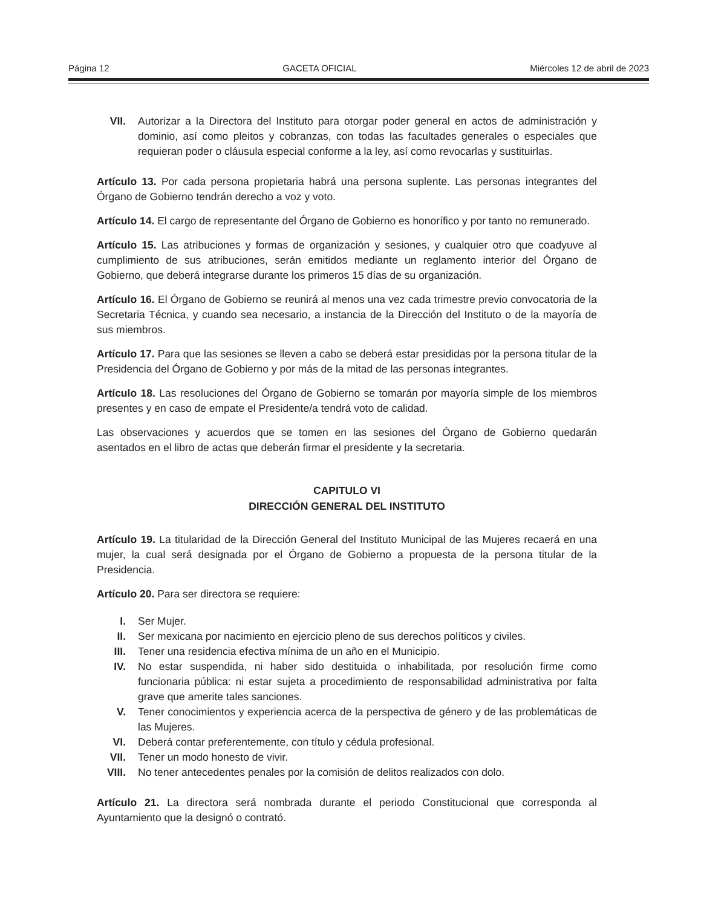Página 12 GACETA OFICIAL Miércoles 12 de abril de 2023
VII. Autorizar a la Directora del Instituto para otorgar poder general en actos de administración y dominio, así como pleitos y cobranzas, con todas las facultades generales o especiales que requieran poder o cláusula especial conforme a la ley, así como revocarlas y sustituirlas.
Artículo 13. Por cada persona propietaria habrá una persona suplente. Las personas integrantes del Órgano de Gobierno tendrán derecho a voz y voto.
Artículo 14. El cargo de representante del Órgano de Gobierno es honorífico y por tanto no remunerado.
Artículo 15. Las atribuciones y formas de organización y sesiones, y cualquier otro que coadyuve al cumplimiento de sus atribuciones, serán emitidos mediante un reglamento interior del Órgano de Gobierno, que deberá integrarse durante los primeros 15 días de su organización.
Artículo 16. El Órgano de Gobierno se reunirá al menos una vez cada trimestre previo convocatoria de la Secretaria Técnica, y cuando sea necesario, a instancia de la Dirección del Instituto o de la mayoría de sus miembros.
Artículo 17. Para que las sesiones se lleven a cabo se deberá estar presididas por la persona titular de la Presidencia del Órgano de Gobierno y por más de la mitad de las personas integrantes.
Artículo 18. Las resoluciones del Órgano de Gobierno se tomarán por mayoría simple de los miembros presentes y en caso de empate el Presidente/a tendrá voto de calidad.
Las observaciones y acuerdos que se tomen en las sesiones del Órgano de Gobierno quedarán asentados en el libro de actas que deberán firmar el presidente y la secretaria.
CAPITULO VI
DIRECCIÓN GENERAL DEL INSTITUTO
Artículo 19. La titularidad de la Dirección General del Instituto Municipal de las Mujeres recaerá en una mujer, la cual será designada por el Órgano de Gobierno a propuesta de la persona titular de la Presidencia.
Artículo 20. Para ser directora se requiere:
I. Ser Mujer.
II. Ser mexicana por nacimiento en ejercicio pleno de sus derechos políticos y civiles.
III. Tener una residencia efectiva mínima de un año en el Municipio.
IV. No estar suspendida, ni haber sido destituida o inhabilitada, por resolución firme como funcionaria pública: ni estar sujeta a procedimiento de responsabilidad administrativa por falta grave que amerite tales sanciones.
V. Tener conocimientos y experiencia acerca de la perspectiva de género y de las problemáticas de las Mujeres.
VI. Deberá contar preferentemente, con título y cédula profesional.
VII. Tener un modo honesto de vivir.
VIII. No tener antecedentes penales por la comisión de delitos realizados con dolo.
Artículo 21. La directora será nombrada durante el periodo Constitucional que corresponda al Ayuntamiento que la designó o contrató.